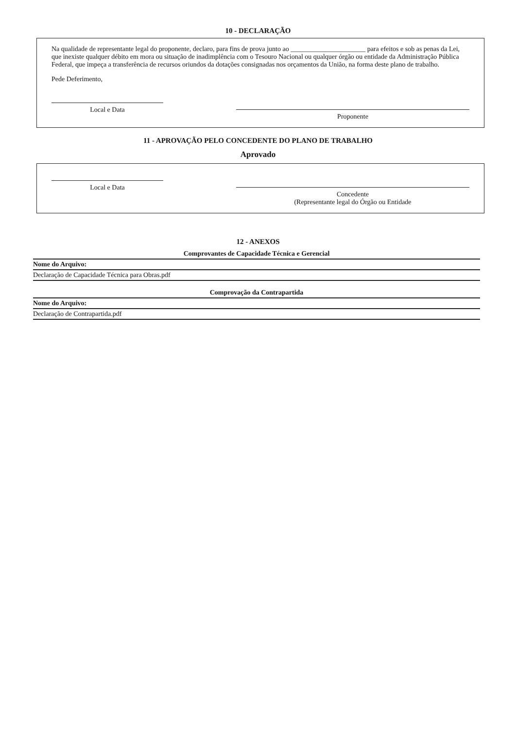10 - DECLARAÇÃO
Na qualidade de representante legal do proponente, declaro, para fins de prova junto ao ______________________ para efeitos e sob as penas da Lei, que inexiste qualquer débito em mora ou situação de inadimplência com o Tesouro Nacional ou qualquer órgão ou entidade da Administração Pública Federal, que impeça a transferência de recursos oriundos da dotações consignadas nos orçamentos da União, na forma deste plano de trabalho.
Pede Deferimento,
Local e Data
Proponente
11 - APROVAÇÃO PELO CONCEDENTE DO PLANO DE TRABALHO
Aprovado
Local e Data
Concedente
(Representante legal do Órgão ou Entidade
12 - ANEXOS
| Comprovantes de Capacidade Técnica e Gerencial |
| --- |
| Nome do Arquivo: |
| Declaração de Capacidade Técnica para Obras.pdf |
| Comprovação da Contrapartida |
| --- |
| Nome do Arquivo: |
| Declaração de Contrapartida.pdf |